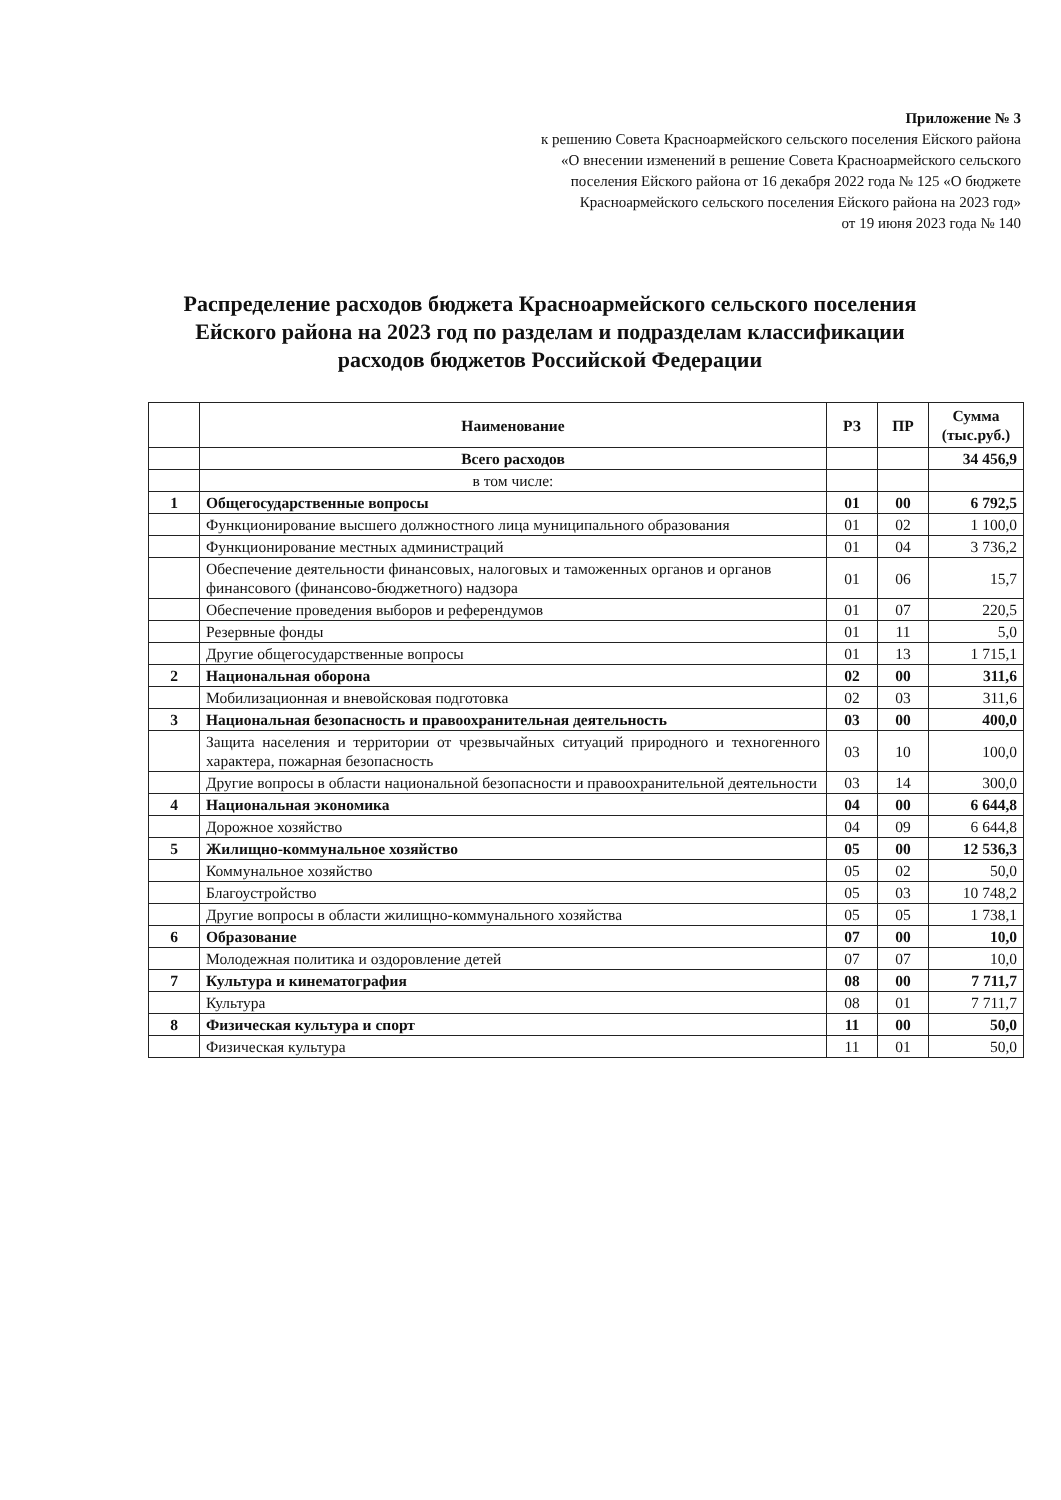Приложение № 3
к решению Совета Красноармейского сельского поселения Ейского района
«О внесении изменений в решение Совета Красноармейского сельского
поселения Ейского района от 16 декабря 2022 года № 125 «О бюджете
Красноармейского сельского поселения Ейского района на 2023 год»
от 19 июня 2023 года № 140
Распределение расходов бюджета Красноармейского сельского поселения Ейского района на 2023 год по разделам и подразделам классификации расходов бюджетов Российской Федерации
| | Наименование | РЗ | ПР | Сумма (тыс.руб.) |
| --- | --- | --- | --- | --- |
| | Всего расходов | | | 34 456,9 |
| | в том числе: | | | |
| 1 | Общегосударственные вопросы | 01 | 00 | 6 792,5 |
| | Функционирование высшего должностного лица муниципального образования | 01 | 02 | 1 100,0 |
| | Функционирование местных администраций | 01 | 04 | 3 736,2 |
| | Обеспечение деятельности финансовых, налоговых и таможенных органов и органов финансового (финансово-бюджетного) надзора | 01 | 06 | 15,7 |
| | Обеспечение проведения выборов и референдумов | 01 | 07 | 220,5 |
| | Резервные фонды | 01 | 11 | 5,0 |
| | Другие общегосударственные вопросы | 01 | 13 | 1 715,1 |
| 2 | Национальная оборона | 02 | 00 | 311,6 |
| | Мобилизационная и вневойсковая подготовка | 02 | 03 | 311,6 |
| 3 | Национальная безопасность и правоохранительная деятельность | 03 | 00 | 400,0 |
| | Защита населения и территории от чрезвычайных ситуаций природного и техногенного характера, пожарная безопасность | 03 | 10 | 100,0 |
| | Другие вопросы в области национальной безопасности и правоохранительной деятельности | 03 | 14 | 300,0 |
| 4 | Национальная экономика | 04 | 00 | 6 644,8 |
| | Дорожное хозяйство | 04 | 09 | 6 644,8 |
| 5 | Жилищно-коммунальное хозяйство | 05 | 00 | 12 536,3 |
| | Коммунальное хозяйство | 05 | 02 | 50,0 |
| | Благоустройство | 05 | 03 | 10 748,2 |
| | Другие вопросы в области жилищно-коммунального хозяйства | 05 | 05 | 1 738,1 |
| 6 | Образование | 07 | 00 | 10,0 |
| | Молодежная политика и оздоровление детей | 07 | 07 | 10,0 |
| 7 | Культура и кинематография | 08 | 00 | 7 711,7 |
| | Культура | 08 | 01 | 7 711,7 |
| 8 | Физическая культура и спорт | 11 | 00 | 50,0 |
| | Физическая культура | 11 | 01 | 50,0 |